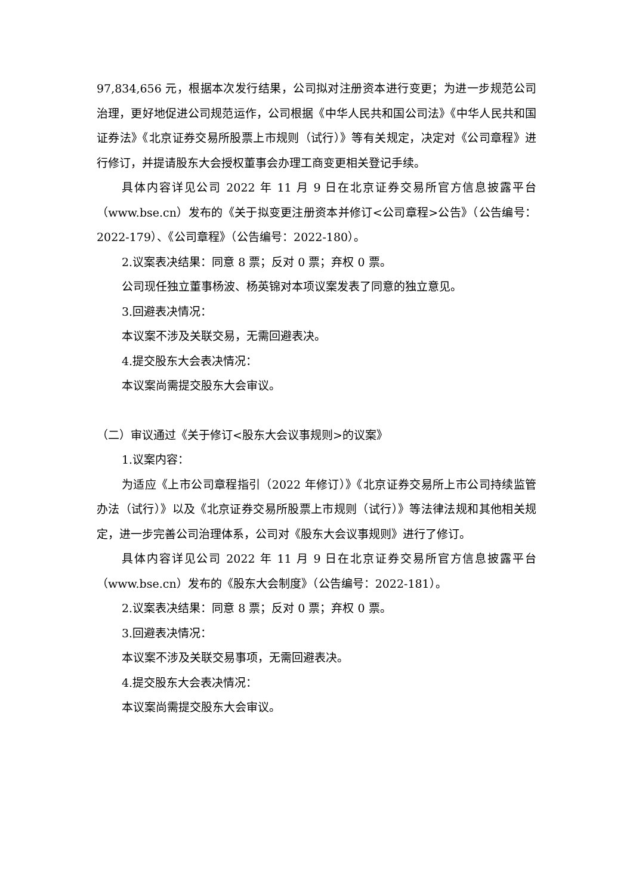97,834,656 元，根据本次发行结果，公司拟对注册资本进行变更；为进一步规范公司治理，更好地促进公司规范运作，公司根据《中华人民共和国公司法》《中华人民共和国证券法》《北京证券交易所股票上市规则（试行）》等有关规定，决定对《公司章程》进行修订，并提请股东大会授权董事会办理工商变更相关登记手续。
具体内容详见公司 2022 年 11 月 9 日在北京证券交易所官方信息披露平台（www.bse.cn）发布的《关于拟变更注册资本并修订<公司章程>公告》（公告编号：2022-179）、《公司章程》（公告编号：2022-180）。
2.议案表决结果：同意 8 票；反对 0 票；弃权 0 票。
公司现任独立董事杨波、杨英锦对本项议案发表了同意的独立意见。
3.回避表决情况：
本议案不涉及关联交易，无需回避表决。
4.提交股东大会表决情况：
本议案尚需提交股东大会审议。
（二）审议通过《关于修订<股东大会议事规则>的议案》
1.议案内容：
为适应《上市公司章程指引（2022 年修订）》《北京证券交易所上市公司持续监管办法（试行）》以及《北京证券交易所股票上市规则（试行）》等法律法规和其他相关规定，进一步完善公司治理体系，公司对《股东大会议事规则》进行了修订。
具体内容详见公司 2022 年 11 月 9 日在北京证券交易所官方信息披露平台（www.bse.cn）发布的《股东大会制度》（公告编号：2022-181）。
2.议案表决结果：同意 8 票；反对 0 票；弃权 0 票。
3.回避表决情况：
本议案不涉及关联交易事项，无需回避表决。
4.提交股东大会表决情况：
本议案尚需提交股东大会审议。